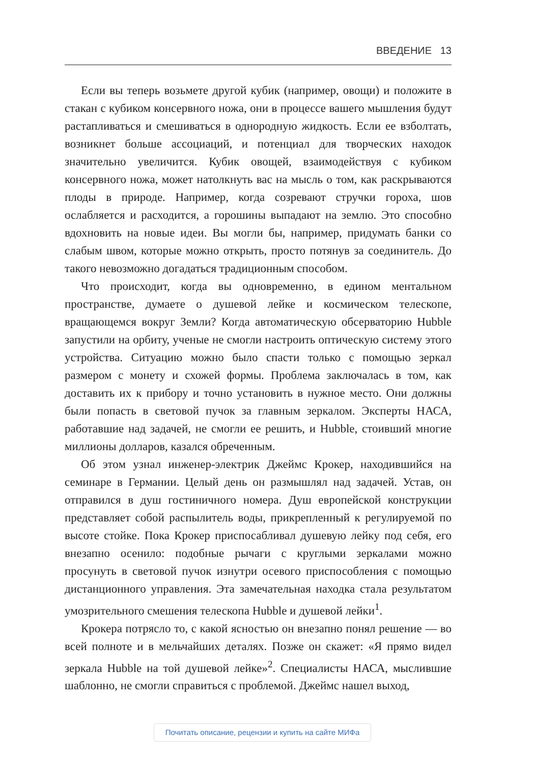ВВЕДЕНИЕ 13
Если вы теперь возьмете другой кубик (например, овощи) и положите в стакан с кубиком консервного ножа, они в процессе вашего мышления будут растапливаться и смешиваться в однородную жидкость. Если ее взболтать, возникнет больше ассоциаций, и потенциал для творческих находок значительно увеличится. Кубик овощей, взаимодействуя с кубиком консервного ножа, может натолкнуть вас на мысль о том, как раскрываются плоды в природе. Например, когда созревают стручки гороха, шов ослабляется и расходится, а горошины выпадают на землю. Это способно вдохновить на новые идеи. Вы могли бы, например, придумать банки со слабым швом, которые можно открыть, просто потянув за соединитель. До такого невозможно догадаться традиционным способом.
Что происходит, когда вы одновременно, в едином ментальном пространстве, думаете о душевой лейке и космическом телескопе, вращающемся вокруг Земли? Когда автоматическую обсерваторию Hubble запустили на орбиту, ученые не смогли настроить оптическую систему этого устройства. Ситуацию можно было спасти только с помощью зеркал размером с монету и схожей формы. Проблема заключалась в том, как доставить их к прибору и точно установить в нужное место. Они должны были попасть в световой пучок за главным зеркалом. Эксперты НАСА, работавшие над задачей, не смогли ее решить, и Hubble, стоивший многие миллионы долларов, казался обреченным.
Об этом узнал инженер-электрик Джеймс Крокер, находившийся на семинаре в Германии. Целый день он размышлял над задачей. Устав, он отправился в душ гостиничного номера. Душ европейской конструкции представляет собой распылитель воды, прикрепленный к регулируемой по высоте стойке. Пока Крокер приспосабливал душевую лейку под себя, его внезапно осенило: подобные рычаги с круглыми зеркалами можно просунуть в световой пучок изнутри осевого приспособления с помощью дистанционного управления. Эта замечательная находка стала результатом умозрительного смешения телескопа Hubble и душевой лейки<sup>1</sup>.
Крокера потрясло то, с какой ясностью он внезапно понял решение — во всей полноте и в мельчайших деталях. Позже он скажет: «Я прямо видел зеркала Hubble на той душевой лейке»<sup>2</sup>. Специалисты НАСА, мыслившие шаблонно, не смогли справиться с проблемой. Джеймс нашел выход,
Почитать описание, рецензии и купить на сайте МИФа